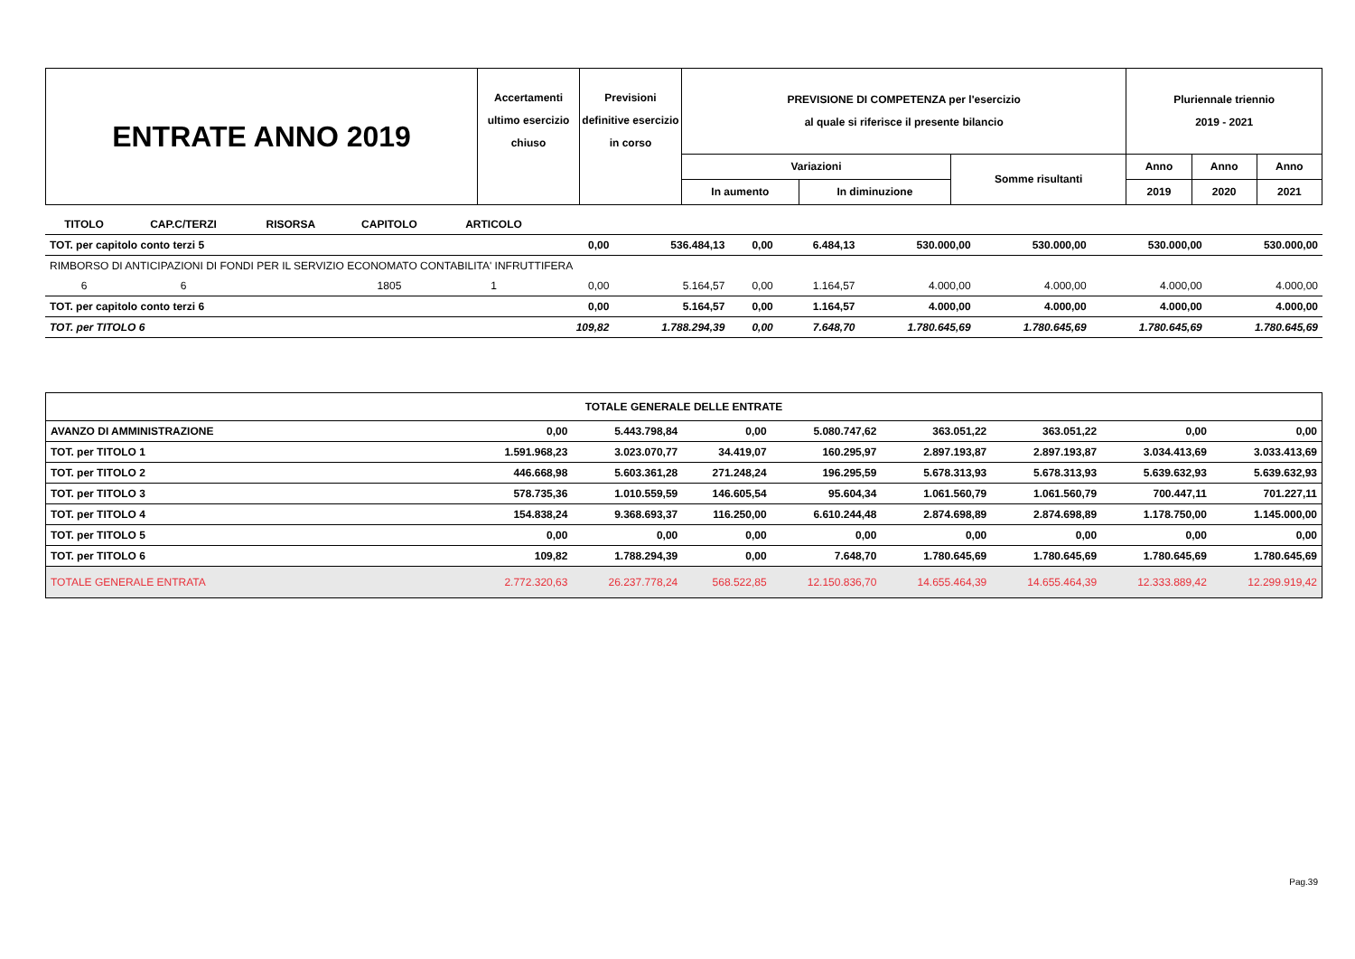| ENTRATE ANNO 2019 | Accertamenti ultimo esercizio chiuso | Previsioni definitive esercizio in corso | PREVISIONE DI COMPETENZA per l'esercizio al quale si riferisce il presente bilancio | | | Pluriennale triennio 2019 - 2021 | | |
| | | | Variazioni | | Somme risultanti | Anno | Anno | Anno |
| | | | In aumento | In diminuzione | | 2019 | 2020 | 2021 |
| TITOLO | CAP.C/TERZI | RISORSA | CAPITOLO | ARTICOLO | | | | | | | | |
| TOT. per capitolo conto terzi 5 | | | | | 0,00 | 536.484,13 | 0,00 | 6.484,13 | 530.000,00 | 530.000,00 | 530.000,00 | 530.000,00 |
| RIMBORSO DI ANTICIPAZIONI DI FONDI PER IL SERVIZIO ECONOMATO CONTABILITA' INFRUTTIFERA | | | | | | | | | | | | |
| 6 | 6 | | 1805 | 1 | 0,00 | 5.164,57 | 0,00 | 1.164,57 | 4.000,00 | 4.000,00 | 4.000,00 | 4.000,00 |
| TOT. per capitolo conto terzi 6 | | | | | 0,00 | 5.164,57 | 0,00 | 1.164,57 | 4.000,00 | 4.000,00 | 4.000,00 | 4.000,00 |
| TOT. per TITOLO 6 | | | | | 109,82 | 1.788.294,39 | 0,00 | 7.648,70 | 1.780.645,69 | 1.780.645,69 | 1.780.645,69 | 1.780.645,69 |
| TOTALE GENERALE DELLE ENTRATE | | | | | | | | |
| AVANZO DI AMMINISTRAZIONE | 0,00 | 5.443.798,84 | 0,00 | 5.080.747,62 | 363.051,22 | 363.051,22 | 0,00 | 0,00 |
| TOT. per TITOLO 1 | 1.591.968,23 | 3.023.070,77 | 34.419,07 | 160.295,97 | 2.897.193,87 | 2.897.193,87 | 3.034.413,69 | 3.033.413,69 |
| TOT. per TITOLO 2 | 446.668,98 | 5.603.361,28 | 271.248,24 | 196.295,59 | 5.678.313,93 | 5.678.313,93 | 5.639.632,93 | 5.639.632,93 |
| TOT. per TITOLO 3 | 578.735,36 | 1.010.559,59 | 146.605,54 | 95.604,34 | 1.061.560,79 | 1.061.560,79 | 700.447,11 | 701.227,11 |
| TOT. per TITOLO 4 | 154.838,24 | 9.368.693,37 | 116.250,00 | 6.610.244,48 | 2.874.698,89 | 2.874.698,89 | 1.178.750,00 | 1.145.000,00 |
| TOT. per TITOLO 5 | 0,00 | 0,00 | 0,00 | 0,00 | 0,00 | 0,00 | 0,00 | 0,00 |
| TOT. per TITOLO 6 | 109,82 | 1.788.294,39 | 0,00 | 7.648,70 | 1.780.645,69 | 1.780.645,69 | 1.780.645,69 | 1.780.645,69 |
| TOTALE GENERALE ENTRATA | 2.772.320,63 | 26.237.778,24 | 568.522,85 | 12.150.836,70 | 14.655.464,39 | 14.655.464,39 | 12.333.889,42 | 12.299.919,42 |
Pag.39